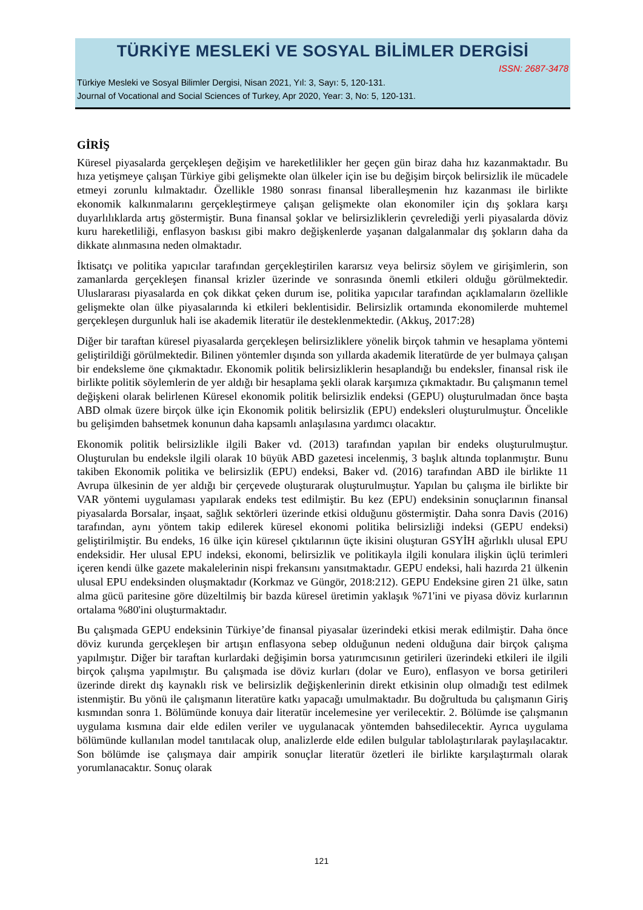TÜRKİYE MESLEKİ VE SOSYAL BİLİMLER DERGİSİ
ISSN: 2687-3478
Türkiye Mesleki ve Sosyal Bilimler Dergisi, Nisan 2021, Yıl: 3, Sayı: 5, 120-131.
Journal of Vocational and Social Sciences of Turkey, Apr 2020, Year: 3, No: 5, 120-131.
GİRİŞ
Küresel piyasalarda gerçekleşen değişim ve hareketlilikler her geçen gün biraz daha hız kazanmaktadır. Bu hıza yetişmeye çalışan Türkiye gibi gelişmekte olan ülkeler için ise bu değişim birçok belirsizlik ile mücadele etmeyi zorunlu kılmaktadır. Özellikle 1980 sonrası finansal liberalleşmenin hız kazanması ile birlikte ekonomik kalkınmalarını gerçekleştirmeye çalışan gelişmekte olan ekonomiler için dış şoklara karşı duyarlılıklarda artış göstermiştir. Buna finansal şoklar ve belirsizliklerin çevrelediği yerli piyasalarda döviz kuru hareketliliği, enflasyon baskısı gibi makro değişkenlerde yaşanan dalgalanmalar dış şokların daha da dikkate alınmasına neden olmaktadır.
İktisatçı ve politika yapıcılar tarafından gerçekleştirilen kararsız veya belirsiz söylem ve girişimlerin, son zamanlarda gerçekleşen finansal krizler üzerinde ve sonrasında önemli etkileri olduğu görülmektedir. Uluslararası piyasalarda en çok dikkat çeken durum ise, politika yapıcılar tarafından açıklamaların özellikle gelişmekte olan ülke piyasalarında ki etkileri beklentisidir. Belirsizlik ortamında ekonomilerde muhtemel gerçekleşen durgunluk hali ise akademik literatür ile desteklenmektedir. (Akkuş, 2017:28)
Diğer bir taraftan küresel piyasalarda gerçekleşen belirsizliklere yönelik birçok tahmin ve hesaplama yöntemi geliştirildiği görülmektedir. Bilinen yöntemler dışında son yıllarda akademik literatürde de yer bulmaya çalışan bir endeksleme öne çıkmaktadır. Ekonomik politik belirsizliklerin hesaplandığı bu endeksler, finansal risk ile birlikte politik söylemlerin de yer aldığı bir hesaplama şekli olarak karşımıza çıkmaktadır. Bu çalışmanın temel değişkeni olarak belirlenen Küresel ekonomik politik belirsizlik endeksi (GEPU) oluşturulmadan önce başta ABD olmak üzere birçok ülke için Ekonomik politik belirsizlik (EPU) endeksleri oluşturulmuştur. Öncelikle bu gelişimden bahsetmek konunun daha kapsamlı anlaşılasına yardımcı olacaktır.
Ekonomik politik belirsizlikle ilgili Baker vd. (2013) tarafından yapılan bir endeks oluşturulmuştur. Oluşturulan bu endeksle ilgili olarak 10 büyük ABD gazetesi incelenmiş, 3 başlık altında toplanmıştır. Bunu takiben Ekonomik politika ve belirsizlik (EPU) endeksi, Baker vd. (2016) tarafından ABD ile birlikte 11 Avrupa ülkesinin de yer aldığı bir çerçevede oluşturarak oluşturulmuştur. Yapılan bu çalışma ile birlikte bir VAR yöntemi uygulaması yapılarak endeks test edilmiştir. Bu kez (EPU) endeksinin sonuçlarının finansal piyasalarda Borsalar, inşaat, sağlık sektörleri üzerinde etkisi olduğunu göstermiştir. Daha sonra Davis (2016) tarafından, aynı yöntem takip edilerek küresel ekonomi politika belirsizliği indeksi (GEPU endeksi) geliştirilmiştir. Bu endeks, 16 ülke için küresel çıktılarının üçte ikisini oluşturan GSYİH ağırlıklı ulusal EPU endeksidir. Her ulusal EPU indeksi, ekonomi, belirsizlik ve politikayla ilgili konulara ilişkin üçlü terimleri içeren kendi ülke gazete makalelerinin nispi frekansını yansıtmaktadır. GEPU endeksi, hali hazırda 21 ülkenin ulusal EPU endeksinden oluşmaktadır (Korkmaz ve Güngör, 2018:212). GEPU Endeksine giren 21 ülke, satın alma gücü paritesine göre düzeltilmiş bir bazda küresel üretimin yaklaşık %71'ini ve piyasa döviz kurlarının ortalama %80'ini oluşturmaktadır.
Bu çalışmada GEPU endeksinin Türkiye’de finansal piyasalar üzerindeki etkisi merak edilmiştir. Daha önce döviz kurunda gerçekleşen bir artışın enflasyona sebep olduğunun nedeni olduğuna dair birçok çalışma yapılmıştır. Diğer bir taraftan kurlardaki değişimin borsa yatırımcısının getirileri üzerindeki etkileri ile ilgili birçok çalışma yapılmıştır. Bu çalışmada ise döviz kurları (dolar ve Euro), enflasyon ve borsa getirileri üzerinde direkt dış kaynaklı risk ve belirsizlik değişkenlerinin direkt etkisinin olup olmadığı test edilmek istenmiştir. Bu yönü ile çalışmanın literatüre katkı yapacağı umulmaktadır. Bu doğrultuda bu çalışmanın Giriş kısmından sonra 1. Bölümünde konuya dair literatür incelemesine yer verilecektir. 2. Bölümde ise çalışmanın uygulama kısmına dair elde edilen veriler ve uygulanacak yöntemden bahsedilecektir. Ayrıca uygulama bölümünde kullanılan model tanıtılacak olup, analizlerde elde edilen bulgular tablolaştırılarak paylaşılacaktır. Son bölümde ise çalışmaya dair ampirik sonuçlar literatür özetleri ile birlikte karşılaştırmalı olarak yorumlanacaktır. Sonuç olarak
121